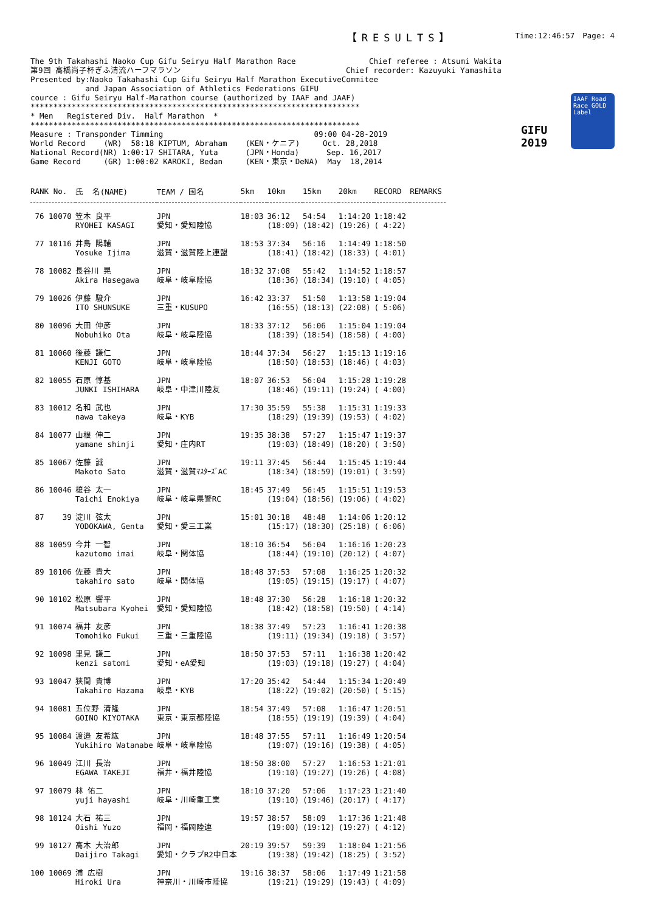【RESULTS】 Time:12:46:57　Page: 4
The 9th Takahashi Naoko Cup Gifu Seiryu Half Marathon Race                Chief referee : Atsumi Wakita
第9回 高橋尚子杯ぎふ清流ハーフマラソン                                    Chief recorder: Kazuyuki Yamashita
Presented by:Naoko Takahashi Cup Gifu Seiryu Half Marathon ExecutiveCommitee
            and Japan Association of Athletics Federations GIFU
cource : Gifu Seiryu Half-Marathon course (authorized by IAAF and JAAF)
************************************************************************
* Men   Registered Div.  Half Marathon  *
************************************************************************
Measure : Transponder Timming                                 09:00 04-28-2019
World Record    (WR)  58:18 KIPTUM, Abraham    (KEN・ケニア)     Oct. 28,2018
National Record(NR) 1:00:17 SHITARA, Yuta      (JPN・Honda)      Sep. 16,2017
Game Record     (GR) 1:00:02 KAROKI, Bedan     (KEN・東京・DeNA)  May  18,2014
GIFU 2019
IAAF Road Race GOLD Label
| RANK No. | 氏 名(NAME) | TEAM / 国名 | 5km | 10km | 15km | 20km | RECORD | REMARKS |
| --- | --- | --- | --- | --- | --- | --- | --- | --- |
| 76 10070 | 笠木 良平 RYOHEI KASAGI | JPN 愛知・愛知陸協 | 18:03 | 36:12 (18:09) | 54:54 (18:42) | 1:14:20 (19:26) | 1:18:42 ( 4:22) | |
| 77 10116 | 井島 陽輔 Yosuke Ijima | JPN 滋賀・滋賀陸上連盟 | 18:53 | 37:34 (18:41) | 56:16 (18:42) | 1:14:49 (18:33) | 1:18:50 ( 4:01) | |
| 78 10082 | 長谷川 晃 Akira Hasegawa | JPN 岐阜・岐阜陸協 | 18:32 | 37:08 (18:36) | 55:42 (18:34) | 1:14:52 (19:10) | 1:18:57 ( 4:05) | |
| 79 10026 | 伊藤 駿介 ITO SHUNSUKE | JPN 三重・KUSUPO | 16:42 | 33:37 (16:55) | 51:50 (18:13) | 1:13:58 (22:08) | 1:19:04 ( 5:06) | |
| 80 10096 | 大田 伸彦 Nobuhiko Ota | JPN 岐阜・岐阜陸協 | 18:33 | 37:12 (18:39) | 56:06 (18:54) | 1:15:04 (18:58) | 1:19:04 ( 4:00) | |
| 81 10060 | 後藤 謙仁 KENJI GOTO | JPN 岐阜・岐阜陸協 | 18:44 | 37:34 (18:50) | 56:27 (18:53) | 1:15:13 (18:46) | 1:19:16 ( 4:03) | |
| 82 10055 | 石原 惇基 JUNKI ISHIHARA | JPN 岐阜・中津川陸友 | 18:07 | 36:53 (18:46) | 56:04 (19:11) | 1:15:28 (19:24) | 1:19:28 ( 4:00) | |
| 83 10012 | 名和 武也 nawa takeya | JPN 岐阜・KYB | 17:30 | 35:59 (18:29) | 55:38 (19:39) | 1:15:31 (19:53) | 1:19:33 ( 4:02) | |
| 84 10077 | 山根 伸二 yamane shinji | JPN 愛知・庄内RT | 19:35 | 38:38 (19:03) | 57:27 (18:49) | 1:15:47 (18:20) | 1:19:37 ( 3:50) | |
| 85 10067 | 佐藤 誠 Makoto Sato | JPN 滋賀・滋賀ﾏｽﾀｰｽﾞAC | 19:11 | 37:45 (18:34) | 56:44 (18:59) | 1:15:45 (19:01) | 1:19:44 ( 3:59) | |
| 86 10046 | 榎谷 太一 Taichi Enokiya | JPN 岐阜・岐阜県警RC | 18:45 | 37:49 (19:04) | 56:45 (18:56) | 1:15:51 (19:06) | 1:19:53 ( 4:02) | |
| 87 39 | 淀川 弦太 YODOKAWA, Genta | JPN 愛知・愛三工業 | 15:01 | 30:18 (15:17) | 48:48 (18:30) | 1:14:06 (25:18) | 1:20:12 ( 6:06) | |
| 88 10059 | 今井 一智 kazutomo imai | JPN 岐阜・関体協 | 18:10 | 36:54 (18:44) | 56:04 (19:10) | 1:16:16 (20:12) | 1:20:23 ( 4:07) | |
| 89 10106 | 佐藤 貴大 takahiro sato | JPN 岐阜・関体協 | 18:48 | 37:53 (19:05) | 57:08 (19:15) | 1:16:25 (19:17) | 1:20:32 ( 4:07) | |
| 90 10102 | 松原 響平 Matsubara Kyohei | JPN 愛知・愛知陸協 | 18:48 | 37:30 (18:42) | 56:28 (18:58) | 1:16:18 (19:50) | 1:20:32 ( 4:14) | |
| 91 10074 | 福井 友彦 Tomohiko Fukui | JPN 三重・三重陸協 | 18:38 | 37:49 (19:11) | 57:23 (19:34) | 1:16:41 (19:18) | 1:20:38 ( 3:57) | |
| 92 10098 | 里見 謙二 kenzi satomi | JPN 愛知・eA愛知 | 18:50 | 37:53 (19:03) | 57:11 (19:18) | 1:16:38 (19:27) | 1:20:42 ( 4:04) | |
| 93 10047 | 狭間 貴博 Takahiro Hazama | JPN 岐阜・KYB | 17:20 | 35:42 (18:22) | 54:44 (19:02) | 1:15:34 (20:50) | 1:20:49 ( 5:15) | |
| 94 10081 | 五位野 清隆 GOINO KIYOTAKA | JPN 東京・東京都陸協 | 18:54 | 37:49 (18:55) | 57:08 (19:19) | 1:16:47 (19:39) | 1:20:51 ( 4:04) | |
| 95 10084 | 渡邉 友希紘 Yukihiro Watanabe | JPN 岐阜・岐阜陸協 | 18:48 | 37:55 (19:07) | 57:11 (19:16) | 1:16:49 (19:38) | 1:20:54 ( 4:05) | |
| 96 10049 | 江川 長治 EGAWA TAKEJI | JPN 福井・福井陸協 | 18:50 | 38:00 (19:10) | 57:27 (19:27) | 1:16:53 (19:26) | 1:21:01 ( 4:08) | |
| 97 10079 | 林 佑二 yuji hayashi | JPN 岐阜・川崎重工業 | 18:10 | 37:20 (19:10) | 57:06 (19:46) | 1:17:23 (20:17) | 1:21:40 ( 4:17) | |
| 98 10124 | 大石 祐三 Oishi Yuzo | JPN 福岡・福岡陸連 | 19:57 | 38:57 (19:00) | 58:09 (19:12) | 1:17:36 (19:27) | 1:21:48 ( 4:12) | |
| 99 10127 | 高木 大治郎 Daijiro Takagi | JPN 愛知・クラブR2中日本 | 20:19 | 39:57 (19:38) | 59:39 (19:42) | 1:18:04 (18:25) | 1:21:56 ( 3:52) | |
| 100 10069 | 浦 広樹 Hiroki Ura | JPN 神奈川・川崎市陸協 | 19:16 | 38:37 (19:21) | 58:06 (19:29) | 1:17:49 (19:43) | 1:21:58 ( 4:09) | |